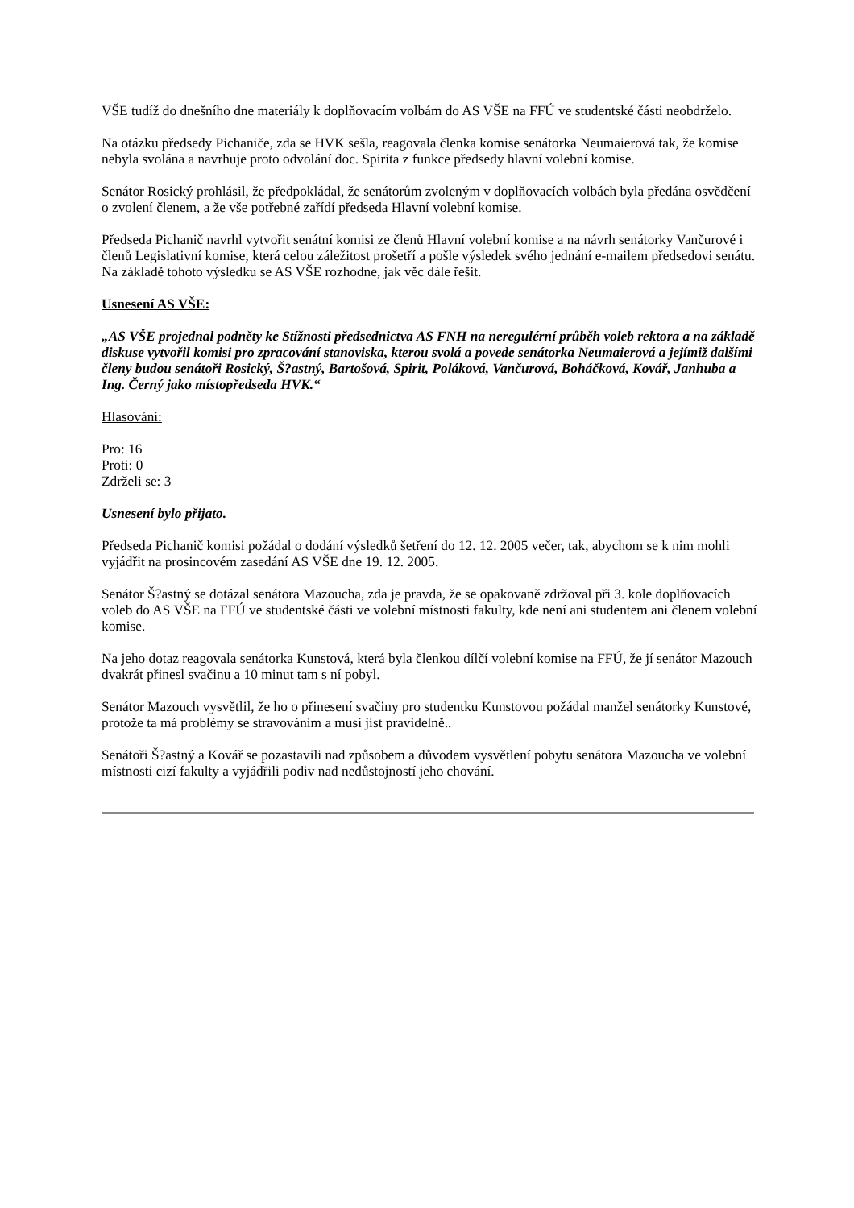VŠE tudíž do dnešního dne materiály k doplňovacím volbám do AS VŠE na FFÚ ve studentské části neobdrželo.
Na otázku předsedy Pichaniče, zda se HVK sešla, reagovala členka komise senátorka Neumaierová tak, že komise nebyla svolána a navrhuje proto odvolání doc. Spirita z funkce předsedy hlavní volební komise.
Senátor Rosický prohlásil, že předpokládal, že senátorům zvoleným v doplňovacích volbách byla předána osvědčení o zvolení členem, a že vše potřebné zařídí předseda Hlavní volební komise.
Předseda Pichanič navrhl vytvořit senátní komisi ze členů Hlavní volební komise a na návrh senátorky Vančurové i členů Legislativní komise, která celou záležitost prošetří a pošle výsledek svého jednání e-mailem předsedovi senátu. Na základě tohoto výsledku se AS VŠE rozhodne, jak věc dále řešit.
Usnesení AS VŠE:
„AS VŠE projednal podněty ke Stížnosti předsednictva AS FNH na neregulérní průběh voleb rektora a na základě diskuse vytvořil komisi pro zpracování stanoviska, kterou svolá a povede senátorka Neumaierová a jejímiž dalšími členy budou senátoři Rosický, Š?astný, Bartošová, Spirit, Poláková, Vančurová, Boháčková, Kovář, Janhuba a Ing. Černý jako místopředseda HVK.“
Hlasování:
Pro: 16
Proti: 0
Zdrželi se: 3
Usnesení bylo přijato.
Předseda Pichanič komisi požádal o dodání výsledků šetření do 12. 12. 2005 večer, tak, abychom se k nim mohli vyjádřit na prosincovém zasedání AS VŠE dne 19. 12. 2005.
Senátor Š?astný se dotázal senátora Mazoucha, zda je pravda, že se opakovaně zdržoval při 3. kole doplňovacích voleb do AS VŠE na FFÚ ve studentské části ve volební místnosti fakulty, kde není ani studentem ani členem volební komise.
Na jeho dotaz reagovala senátorka Kunstová, která byla členkou dílčí volební komise na FFÚ, že jí senátor Mazouch dvakrát přinesl svačinu a 10 minut tam s ní pobyl.
Senátor Mazouch vysvětlil, že ho o přinesení svačiny pro studentku Kunstovou požádal manžel senátorky Kunstové, protože ta má problémy se stravováním a musí jíst pravidelně..
Senátoři Š?astný a Kovář se pozastavili nad způsobem a důvodem vysvětlení pobytu senátora Mazoucha ve volební místnosti cizí fakulty a vyjádřili podiv nad nedůstojností jeho chování.